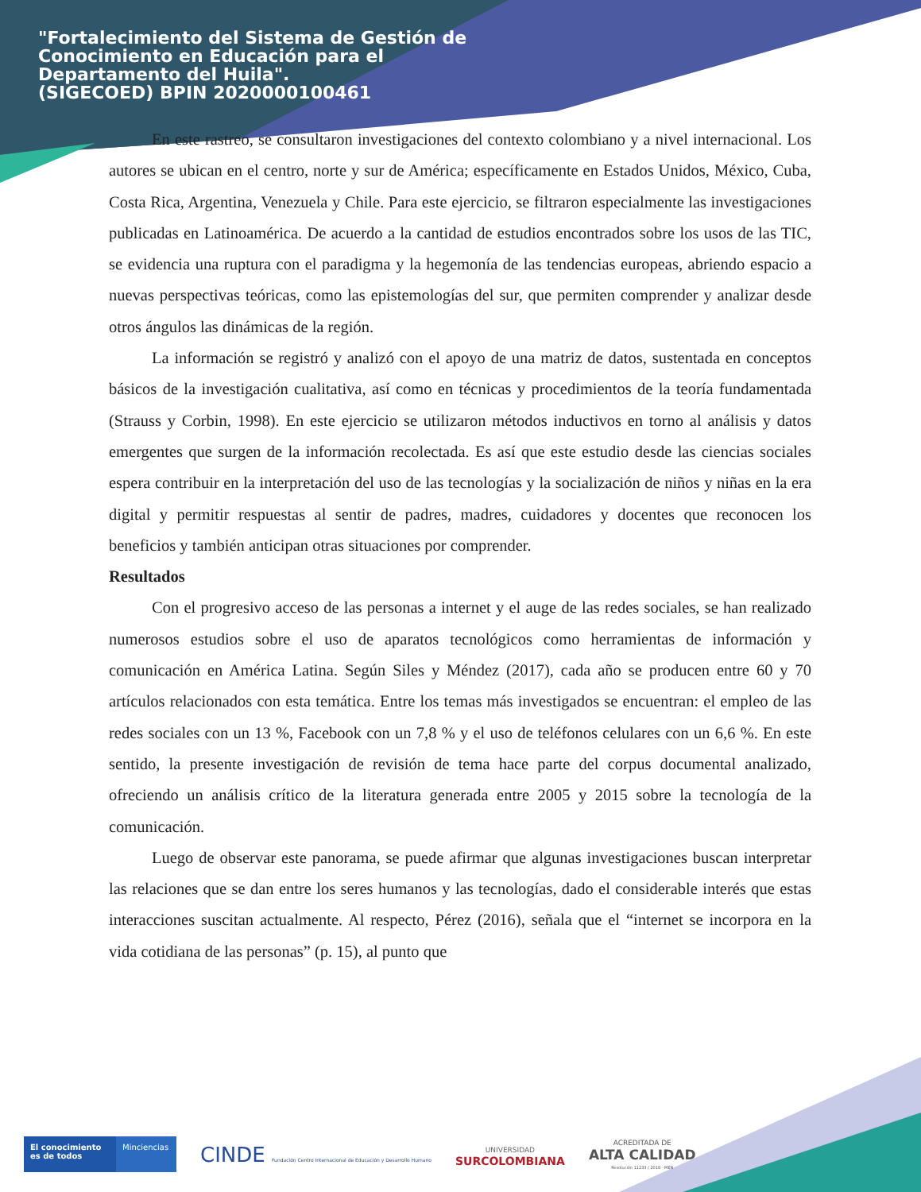"Fortalecimiento del Sistema de Gestión de Conocimiento en Educación para el Departamento del Huila".
(SIGECOED) BPIN 2020000100461
En este rastreo, se consultaron investigaciones del contexto colombiano y a nivel internacional. Los autores se ubican en el centro, norte y sur de América; específicamente en Estados Unidos, México, Cuba, Costa Rica, Argentina, Venezuela y Chile. Para este ejercicio, se filtraron especialmente las investigaciones publicadas en Latinoamérica. De acuerdo a la cantidad de estudios encontrados sobre los usos de las TIC, se evidencia una ruptura con el paradigma y la hegemonía de las tendencias europeas, abriendo espacio a nuevas perspectivas teóricas, como las epistemologías del sur, que permiten comprender y analizar desde otros ángulos las dinámicas de la región.
La información se registró y analizó con el apoyo de una matriz de datos, sustentada en conceptos básicos de la investigación cualitativa, así como en técnicas y procedimientos de la teoría fundamentada (Strauss y Corbin, 1998). En este ejercicio se utilizaron métodos inductivos en torno al análisis y datos emergentes que surgen de la información recolectada. Es así que este estudio desde las ciencias sociales espera contribuir en la interpretación del uso de las tecnologías y la socialización de niños y niñas en la era digital y permitir respuestas al sentir de padres, madres, cuidadores y docentes que reconocen los beneficios y también anticipan otras situaciones por comprender.
Resultados
Con el progresivo acceso de las personas a internet y el auge de las redes sociales, se han realizado numerosos estudios sobre el uso de aparatos tecnológicos como herramientas de información y comunicación en América Latina. Según Siles y Méndez (2017), cada año se producen entre 60 y 70 artículos relacionados con esta temática. Entre los temas más investigados se encuentran: el empleo de las redes sociales con un 13 %, Facebook con un 7,8 % y el uso de teléfonos celulares con un 6,6 %. En este sentido, la presente investigación de revisión de tema hace parte del corpus documental analizado, ofreciendo un análisis crítico de la literatura generada entre 2005 y 2015 sobre la tecnología de la comunicación.
Luego de observar este panorama, se puede afirmar que algunas investigaciones buscan interpretar las relaciones que se dan entre los seres humanos y las tecnologías, dado el considerable interés que estas interacciones suscitan actualmente. Al respecto, Pérez (2016), señala que el “internet se incorpora en la vida cotidiana de las personas” (p. 15), al punto que
El conocimiento es de todos
Minciencias
CINDE Fundación Centro Internacional de Educación y Desarrollo Humano
UNIVERSIDAD
SURCOLOMBIANA
ACREDITADA DE
ALTA CALIDAD
Resolución 11233 / 2018 - MEN